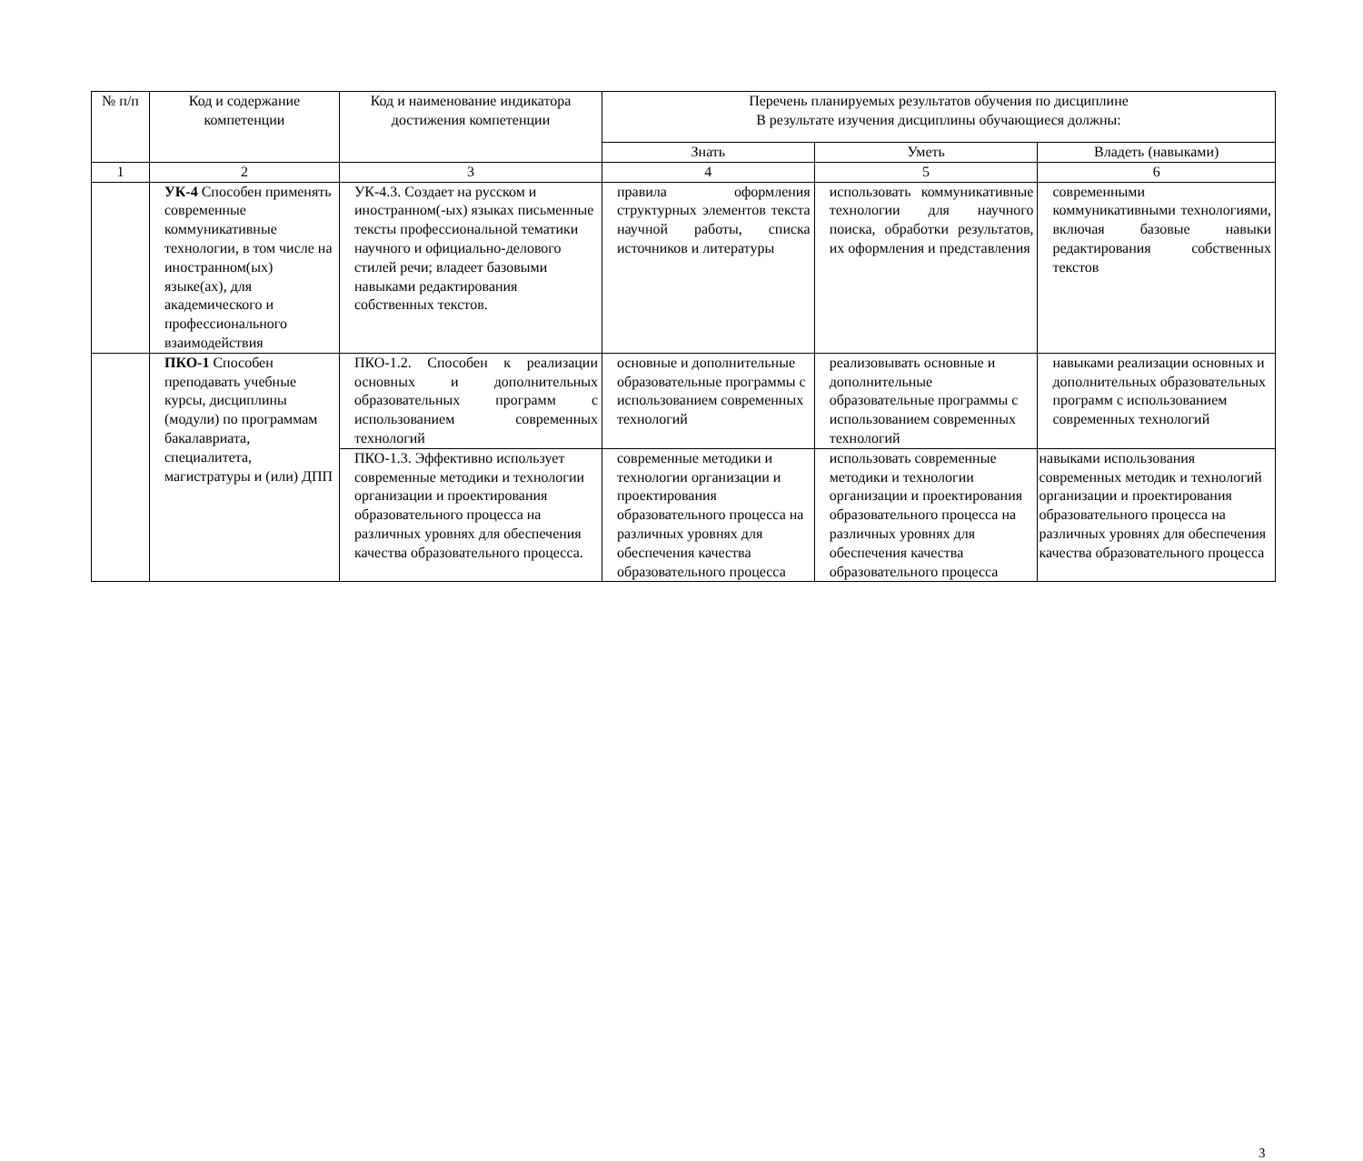| № п/п | Код и содержание компетенции | Код и наименование индикатора достижения компетенции | Перечень планируемых результатов обучения по дисциплине В результате изучения дисциплины обучающиеся должны: | | |
| --- | --- | --- | --- | --- | --- |
| | | | Знать | Уметь | Владеть (навыками) |
| 1 | 2 | 3 | 4 | 5 | 6 |
| | УК-4 Способен применять современные коммуникативные технологии, в том числе на иностранном(ых) языке(ах), для академического и профессионального взаимодействия | УК-4.3. Создает на русском и иностранном(-ых) языках письменные тексты профессиональной тематики научного и официально-делового стилей речи; владеет базовыми навыками редактирования собственных текстов. | правила оформления структурных элементов текста научной работы, списка источников и литературы | использовать коммуникативные технологии для научного поиска, обработки результатов, их оформления и представления | современными коммуникативными технологиями, включая базовые навыки редактирования собственных текстов |
| | ПКО-1 Способен преподавать учебные курсы, дисциплины (модули) по программам бакалавриата, специалитета, магистратуры и (или) ДПП | ПКО-1.2. Способен к реализации основных и дополнительных образовательных программ с использованием современных технологий | основные и дополнительные образовательные программы с использованием современных технологий | реализовывать основные и дополнительные образовательные программы с использованием современных технологий | навыками реализации основных и дополнительных образовательных программ с использованием современных технологий |
| | | ПКО-1.3. Эффективно использует современные методики и технологии организации и проектирования образовательного процесса на различных уровнях для обеспечения качества образовательного процесса. | современные методики и технологии организации и проектирования образовательного процесса на различных уровнях для обеспечения качества образовательного процесса | использовать современные методики и технологии организации и проектирования образовательного процесса на различных уровнях для обеспечения качества образовательного процесса | навыками использования современных методик и технологий организации и проектирования образовательного процесса на различных уровнях для обеспечения качества образовательного процесса |
3